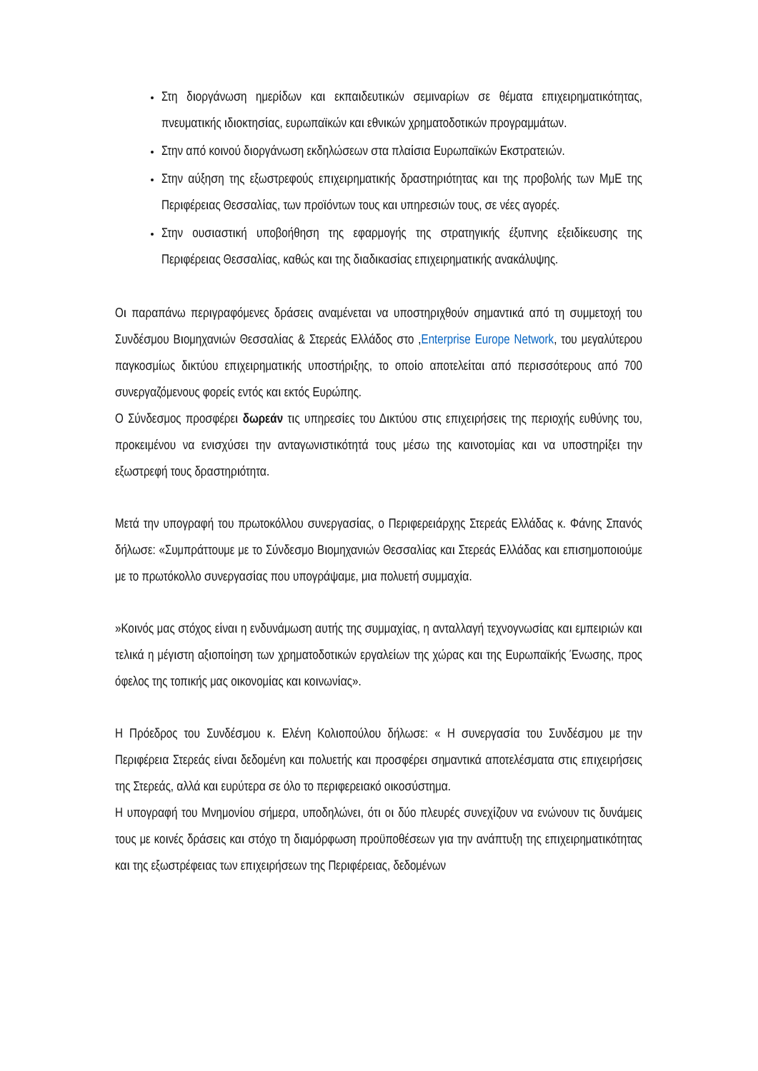Στη διοργάνωση ημερίδων και εκπαιδευτικών σεμιναρίων σε θέματα επιχειρηματικότητας, πνευματικής ιδιοκτησίας, ευρωπαϊκών και εθνικών χρηματοδοτικών προγραμμάτων.
Στην από κοινού διοργάνωση εκδηλώσεων στα πλαίσια Ευρωπαϊκών Εκστρατειών.
Στην αύξηση της εξωστρεφούς επιχειρηματικής δραστηριότητας και της προβολής των ΜμΕ της Περιφέρειας Θεσσαλίας, των προϊόντων τους και υπηρεσιών τους, σε νέες αγορές.
Στην ουσιαστική υποβοήθηση της εφαρμογής της στρατηγικής έξυπνης εξειδίκευσης της Περιφέρειας Θεσσαλίας, καθώς και της διαδικασίας επιχειρηματικής ανακάλυψης.
Οι παραπάνω περιγραφόμενες δράσεις αναμένεται να υποστηριχθούν σημαντικά από τη συμμετοχή του Συνδέσμου Βιομηχανιών Θεσσαλίας & Στερεάς Ελλάδος στο ,Enterprise Europe Network, του μεγαλύτερου παγκοσμίως δικτύου επιχειρηματικής υποστήριξης, το οποίο αποτελείται από περισσότερους από 700 συνεργαζόμενους φορείς εντός και εκτός Ευρώπης.
Ο Σύνδεσμος προσφέρει δωρεάν τις υπηρεσίες του Δικτύου στις επιχειρήσεις της περιοχής ευθύνης του, προκειμένου να ενισχύσει την ανταγωνιστικότητά τους μέσω της καινοτομίας και να υποστηρίξει την εξωστρεφή τους δραστηριότητα.
Μετά την υπογραφή του πρωτοκόλλου συνεργασίας, ο Περιφερειάρχης Στερεάς Ελλάδας κ. Φάνης Σπανός δήλωσε: «Συμπράττουμε με το Σύνδεσμο Βιομηχανιών Θεσσαλίας και Στερεάς Ελλάδας και επισημοποιούμε με το πρωτόκολλο συνεργασίας που υπογράψαμε, μια πολυετή συμμαχία.
»Κοινός μας στόχος είναι η ενδυνάμωση αυτής της συμμαχίας, η ανταλλαγή τεχνογνωσίας και εμπειριών και τελικά η μέγιστη αξιοποίηση των χρηματοδοτικών εργαλείων της χώρας και της Ευρωπαϊκής Ένωσης, προς όφελος της τοπικής μας οικονομίας και κοινωνίας».
Η Πρόεδρος του Συνδέσμου κ. Ελένη Κολιοπούλου δήλωσε: « Η συνεργασία του Συνδέσμου με την Περιφέρεια Στερεάς είναι δεδομένη και πολυετής και προσφέρει σημαντικά αποτελέσματα στις επιχειρήσεις της Στερεάς, αλλά και ευρύτερα σε όλο το περιφερειακό οικοσύστημα.
Η υπογραφή του Μνημονίου σήμερα, υποδηλώνει, ότι οι δύο πλευρές συνεχίζουν να ενώνουν τις δυνάμεις τους με κοινές δράσεις και στόχο τη διαμόρφωση προϋποθέσεων για την ανάπτυξη της επιχειρηματικότητας και της εξωστρέφειας των επιχειρήσεων της Περιφέρειας, δεδομένων